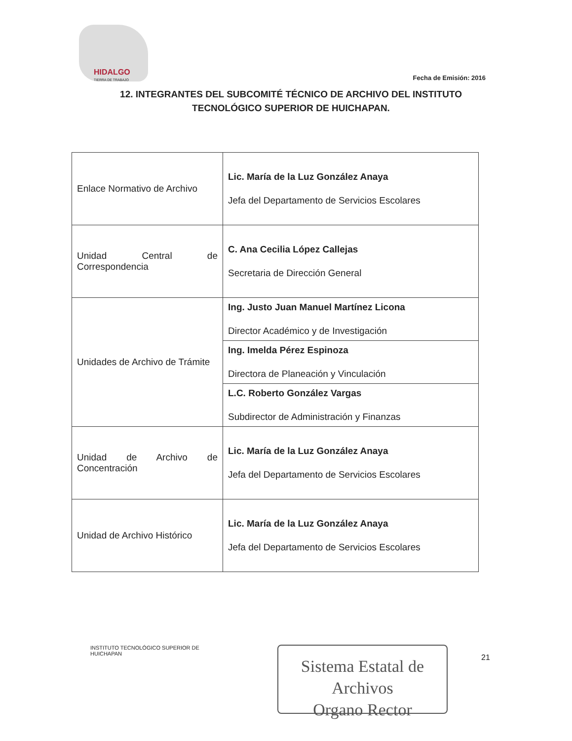HIDALGO
TIERRA DE TRABAJO
Fecha de Emisión: 2016
12. INTEGRANTES DEL SUBCOMITÉ TÉCNICO DE ARCHIVO DEL INSTITUTO TECNOLÓGICO SUPERIOR DE HUICHAPAN.
| Enlace Normativo de Archivo | Lic. María de la Luz González Anaya Jefa del Departamento de Servicios Escolares |
| Unidad Central de Correspondencia | C. Ana Cecilia López Callejas Secretaria de Dirección General |
| Unidades de Archivo de Trámite | Ing. Justo Juan Manuel Martínez Licona Director Académico y de Investigación |
| | Ing. Imelda Pérez Espinoza Directora de Planeación y Vinculación |
| | L.C. Roberto González Vargas Subdirector de Administración y Finanzas |
| Unidad de Archivo de Concentración | Lic. María de la Luz González Anaya Jefa del Departamento de Servicios Escolares |
| Unidad de Archivo Histórico | Lic. María de la Luz González Anaya Jefa del Departamento de Servicios Escolares |
INSTITUTO TECNOLÓGICO SUPERIOR DE
HUICHAPAN
Sistema Estatal de Archivos
Organo Rector
21